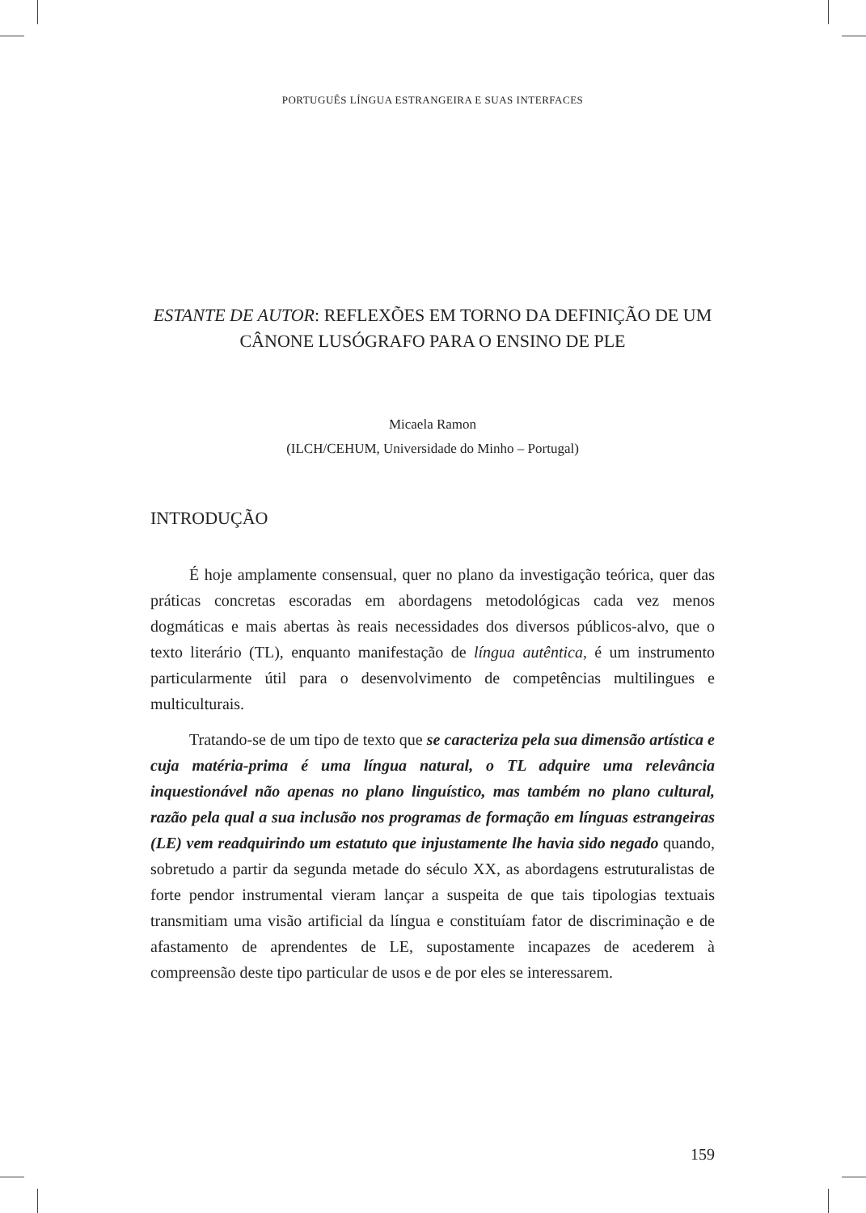PORTUGUÊS LÍNGUA ESTRANGEIRA E SUAS INTERFACES
ESTANTE DE AUTOR: REFLEXÕES EM TORNO DA DEFINIÇÃO DE UM CÂNONE LUSÓGRAFO PARA O ENSINO DE PLE
Micaela Ramon
(ILCH/CEHUM, Universidade do Minho – Portugal)
INTRODUÇÃO
É hoje amplamente consensual, quer no plano da investigação teórica, quer das práticas concretas escoradas em abordagens metodológicas cada vez menos dogmáticas e mais abertas às reais necessidades dos diversos públicos-alvo, que o texto literário (TL), enquanto manifestação de língua autêntica, é um instrumento particularmente útil para o desenvolvimento de competências multilingues e multiculturais.
Tratando-se de um tipo de texto que se caracteriza pela sua dimensão artística e cuja matéria-prima é uma língua natural, o TL adquire uma relevância inquestionável não apenas no plano linguístico, mas também no plano cultural, razão pela qual a sua inclusão nos programas de formação em línguas estrangeiras (LE) vem readquirindo um estatuto que injustamente lhe havia sido negado quando, sobretudo a partir da segunda metade do século XX, as abordagens estruturalistas de forte pendor instrumental vieram lançar a suspeita de que tais tipologias textuais transmitiam uma visão artificial da língua e constituíam fator de discriminação e de afastamento de aprendentes de LE, supostamente incapazes de acederem à compreensão deste tipo particular de usos e de por eles se interessarem.
159